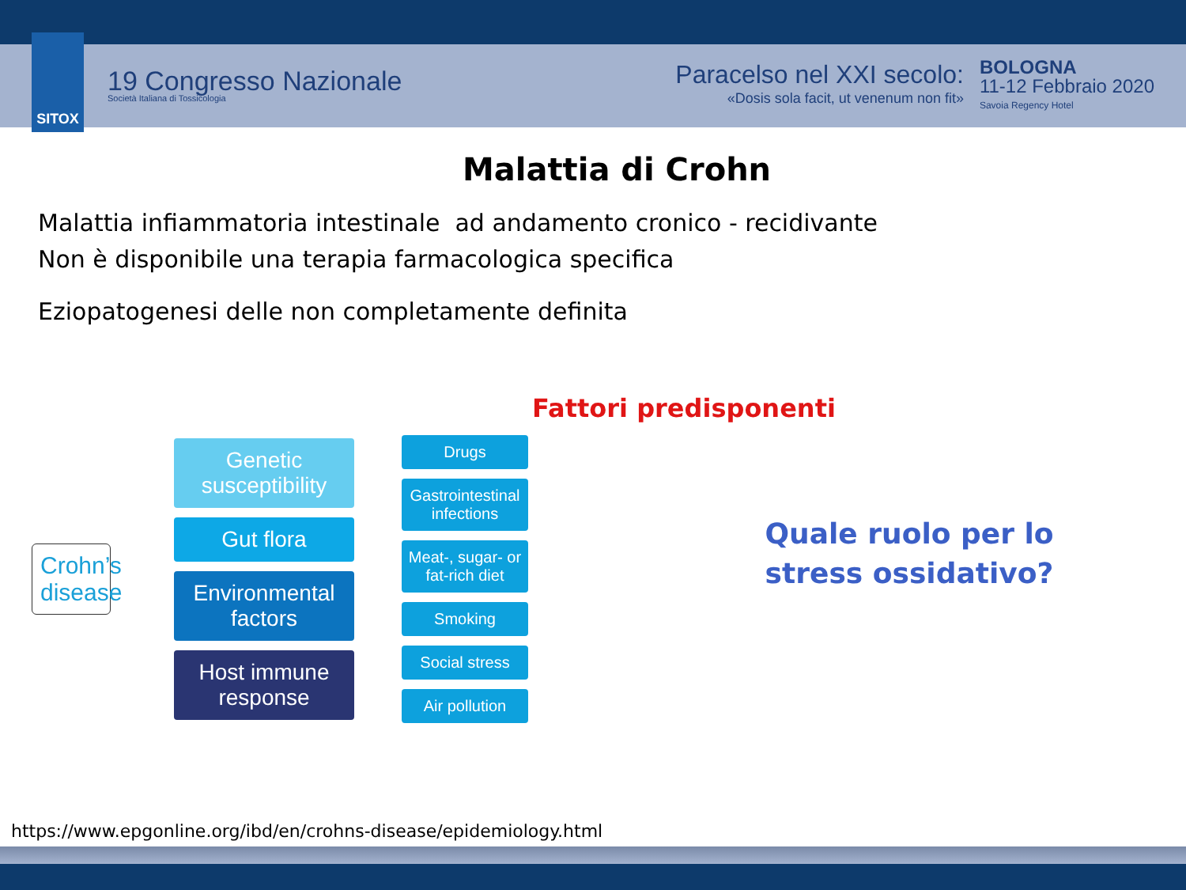SITOX
19 Congresso Nazionale
Società Italiana di Tossicologia
Paracelso nel XXI secolo:
«Dosis sola facit, ut venenum non fit»
BOLOGNA
11-12 Febbraio 2020
Savoia Regency Hotel
Malattia di Crohn
Malattia infiammatoria intestinale ad andamento cronico - recidivante
Non è disponibile una terapia farmacologica specifica
Eziopatogenesi delle non completamente definita
Fattori predisponenti
Crohn’s disease
Genetic susceptibility
Gut flora
Environmental factors
Host immune response
Drugs
Gastrointestinal infections
Meat-, sugar- or fat-rich diet
Smoking
Social stress
Air pollution
Quale ruolo per lo stress ossidativo?
https://www.epgonline.org/ibd/en/crohns-disease/epidemiology.html